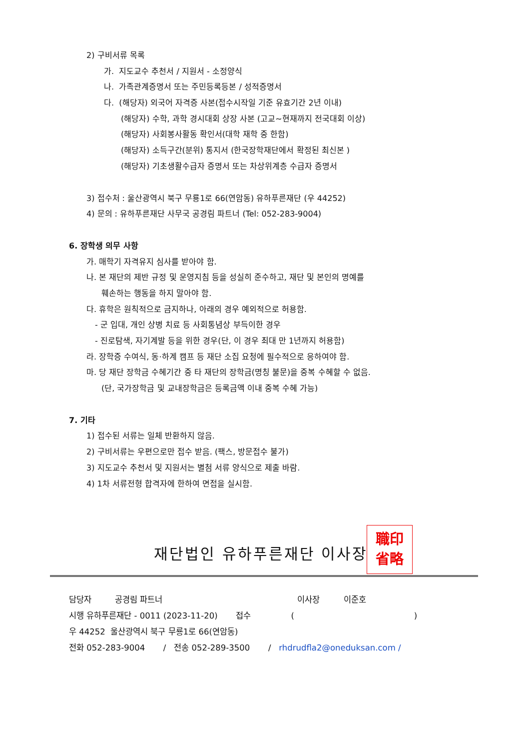2) 구비서류 목록
가. 지도교수 추천서 / 지원서 - 소정양식
나. 가족관계증명서 또는 주민등록등본 / 성적증명서
다. (해당자) 외국어 자격증 사본(접수시작일 기준 유효기간 2년 이내)
(해당자) 수학, 과학 경시대회 상장 사본 (고교~현재까지 전국대회 이상)
(해당자) 사회봉사활동 확인서(대학 재학 중 한함)
(해당자) 소득구간(분위) 통지서 (한국장학재단에서 확정된 최신본 )
(해당자) 기초생활수급자 증명서 또는 차상위계층 수급자 증명서
3) 접수처 : 울산광역시 북구 무룡1로 66(연암동) 유하푸른재단 (우 44252)
4) 문의 : 유하푸른재단 사무국 공경림 파트너 (Tel: 052-283-9004)
6. 장학생 의무 사항
가. 매학기 자격유지 심사를 받아야 함.
나. 본 재단의 제반 규정 및 운영지침 등을 성실히 준수하고, 재단 및 본인의 명예를
훼손하는 행동을 하지 말아야 함.
다. 휴학은 원칙적으로 금지하나, 아래의 경우 예외적으로 허용함.
- 군 입대, 개인 상병 치료 등 사회통념상 부득이한 경우
- 진로탐색, 자기계발 등을 위한 경우(단, 이 경우 최대 만 1년까지 허용함)
라. 장학증 수여식, 동·하계 캠프 등 재단 소집 요청에 필수적으로 응하여야 함.
마. 당 재단 장학금 수혜기간 중 타 재단의 장학금(명칭 불문)을 중복 수혜할 수 없음.
(단, 국가장학금 및 교내장학금은 등록금액 이내 중복 수혜 가능)
7. 기타
1) 접수된 서류는 일체 반환하지 않음.
2) 구비서류는 우편으로만 접수 받음. (팩스, 방문접수 불가)
3) 지도교수 추천서 및 지원서는 별첨 서류 양식으로 제출 바람.
4) 1차 서류전형 합격자에 한하여 면접을 실시함.
재단법인 유하푸른재단 이사장
職印
省略
담당자 공경림 파트너 이사장 이준호
시행 유하푸른재단 - 0011 (2023-11-20) 접수 ()
우 44252 울산광역시 북구 무룡1로 66(연암동)
전화 052-283-9004 / 전송 052-289-3500 / rhdrudfla2@oneduksan.com /